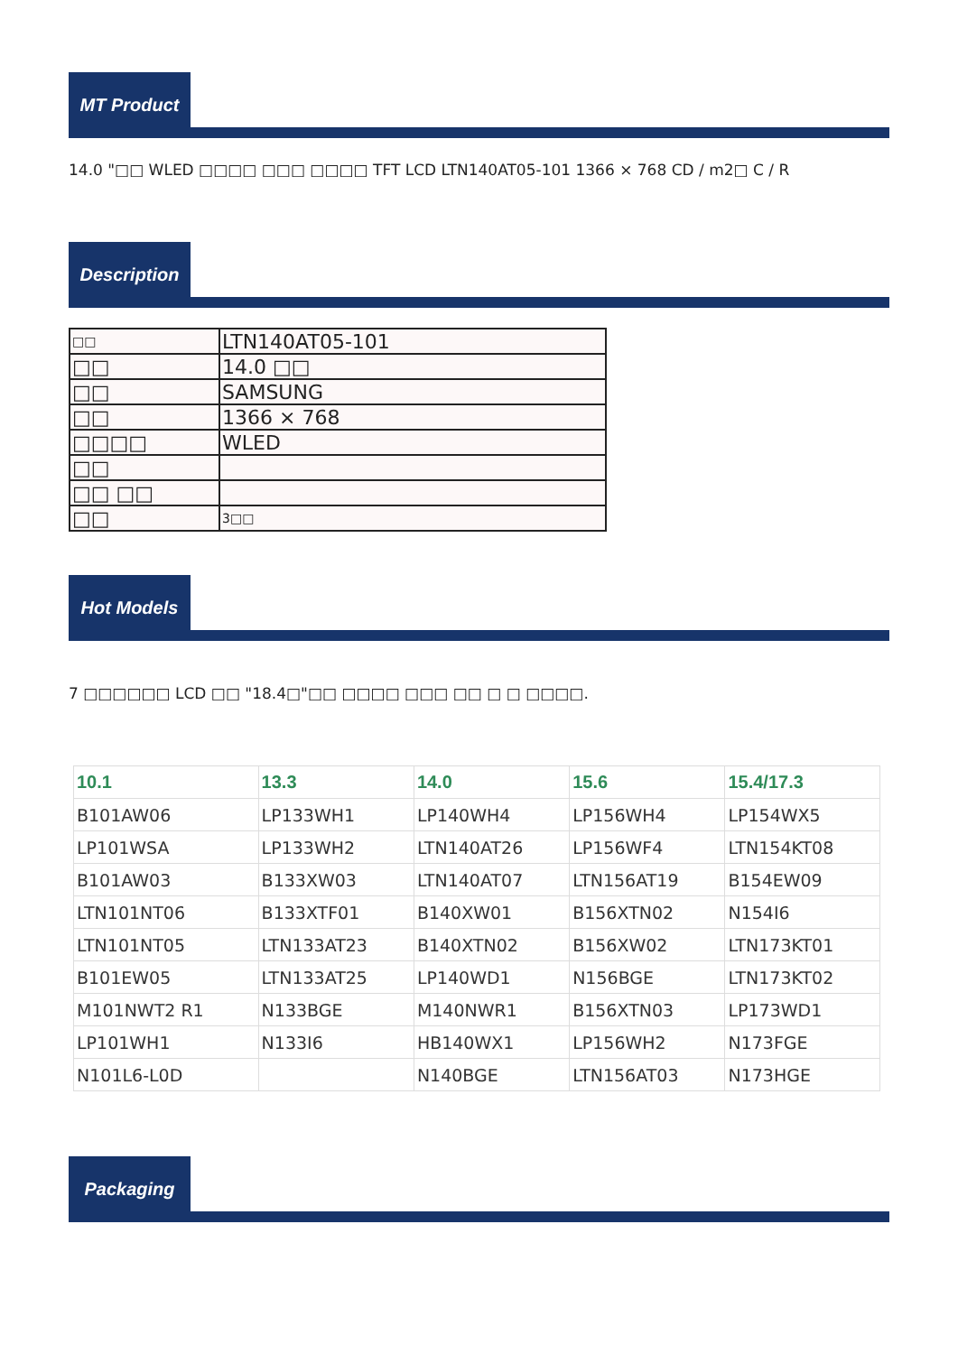MT Product
14.0 "□□ WLED □□□□ □□□ □□□□ TFT LCD LTN140AT05-101 1366 × 768 CD / m2□ C / R
Description
| □□ | LTN140AT05-101 |
| □□ | 14.0 □□ |
| □□ | SAMSUNG |
| □□ | 1366 × 768 |
| □□□□ | WLED |
| □□ | |
| □□ □□ | |
| □□ | 3□□ |
Hot Models
7 □□□□□□ LCD □□ "18.4□"□□ □□□□ □□□ □□ □ □ □□□□.
| 10.1 | 13.3 | 14.0 | 15.6 | 15.4/17.3 |
| --- | --- | --- | --- | --- |
| B101AW06 | LP133WH1 | LP140WH4 | LP156WH4 | LP154WX5 |
| LP101WSA | LP133WH2 | LTN140AT26 | LP156WF4 | LTN154KT08 |
| B101AW03 | B133XW03 | LTN140AT07 | LTN156AT19 | B154EW09 |
| LTN101NT06 | B133XTF01 | B140XW01 | B156XTN02 | N154I6 |
| LTN101NT05 | LTN133AT23 | B140XTN02 | B156XW02 | LTN173KT01 |
| B101EW05 | LTN133AT25 | LP140WD1 | N156BGE | LTN173KT02 |
| M101NWT2 R1 | N133BGE | M140NWR1 | B156XTN03 | LP173WD1 |
| LP101WH1 | N133I6 | HB140WX1 | LP156WH2 | N173FGE |
| N101L6-L0D | | N140BGE | LTN156AT03 | N173HGE |
Packaging